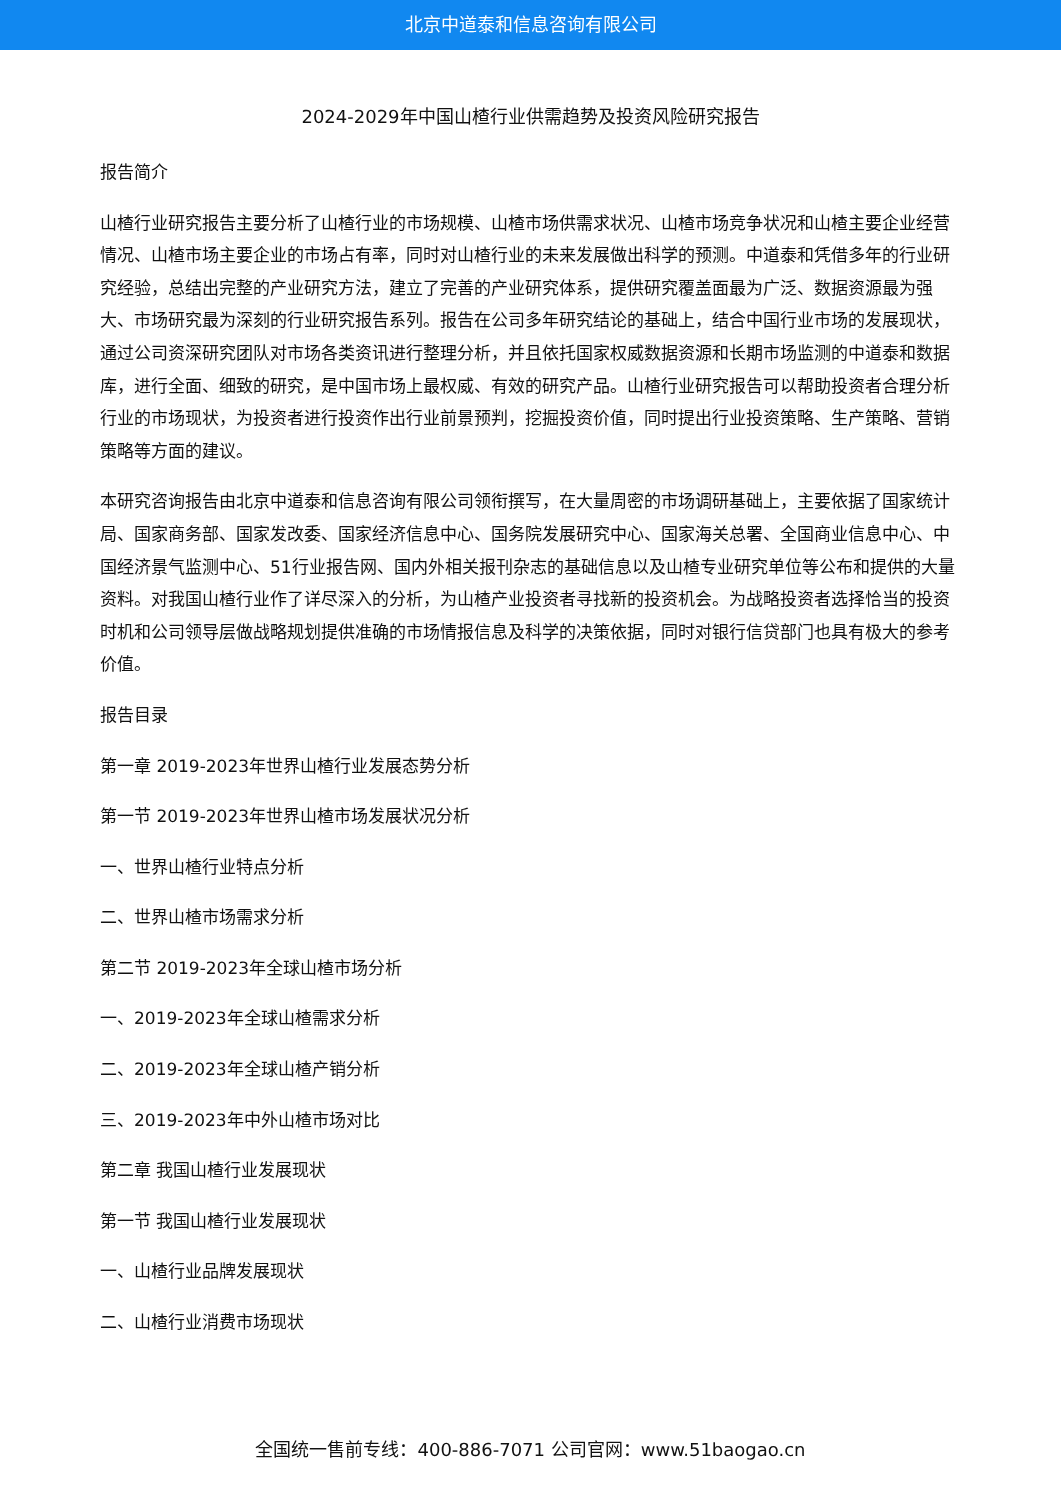北京中道泰和信息咨询有限公司
2024-2029年中国山楂行业供需趋势及投资风险研究报告
报告简介
山楂行业研究报告主要分析了山楂行业的市场规模、山楂市场供需求状况、山楂市场竞争状况和山楂主要企业经营情况、山楂市场主要企业的市场占有率，同时对山楂行业的未来发展做出科学的预测。中道泰和凭借多年的行业研究经验，总结出完整的产业研究方法，建立了完善的产业研究体系，提供研究覆盖面最为广泛、数据资源最为强大、市场研究最为深刻的行业研究报告系列。报告在公司多年研究结论的基础上，结合中国行业市场的发展现状，通过公司资深研究团队对市场各类资讯进行整理分析，并且依托国家权威数据资源和长期市场监测的中道泰和数据库，进行全面、细致的研究，是中国市场上最权威、有效的研究产品。山楂行业研究报告可以帮助投资者合理分析行业的市场现状，为投资者进行投资作出行业前景预判，挖掘投资价值，同时提出行业投资策略、生产策略、营销策略等方面的建议。
本研究咨询报告由北京中道泰和信息咨询有限公司领衔撰写，在大量周密的市场调研基础上，主要依据了国家统计局、国家商务部、国家发改委、国家经济信息中心、国务院发展研究中心、国家海关总署、全国商业信息中心、中国经济景气监测中心、51行业报告网、国内外相关报刊杂志的基础信息以及山楂专业研究单位等公布和提供的大量资料。对我国山楂行业作了详尽深入的分析，为山楂产业投资者寻找新的投资机会。为战略投资者选择恰当的投资时机和公司领导层做战略规划提供准确的市场情报信息及科学的决策依据，同时对银行信贷部门也具有极大的参考价值。
报告目录
第一章 2019-2023年世界山楂行业发展态势分析
第一节 2019-2023年世界山楂市场发展状况分析
一、世界山楂行业特点分析
二、世界山楂市场需求分析
第二节 2019-2023年全球山楂市场分析
一、2019-2023年全球山楂需求分析
二、2019-2023年全球山楂产销分析
三、2019-2023年中外山楂市场对比
第二章 我国山楂行业发展现状
第一节 我国山楂行业发展现状
一、山楂行业品牌发展现状
二、山楂行业消费市场现状
全国统一售前专线：400-886-7071 公司官网：www.51baogao.cn